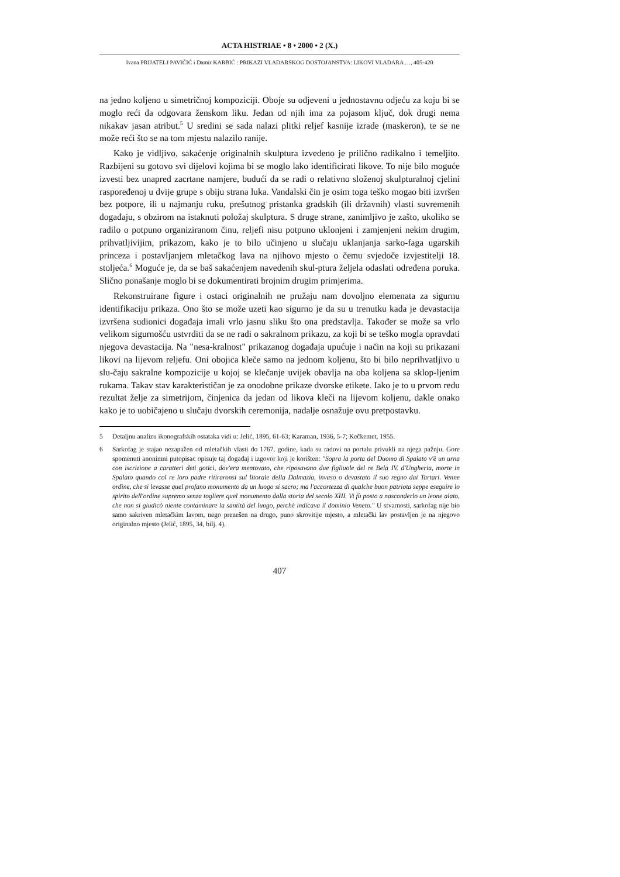ACTA HISTRIAE • 8 • 2000 • 2 (X.)
Ivana PRIJATELJ PAVIČIĆ i Damir KARBIĆ : PRIKAZI VLADARSKOG DOSTOJANSTVA: LIKOVI VLADARA …, 405-420
na jedno koljeno u simetričnoj kompoziciji. Oboje su odjeveni u jednostavnu odjeću za koju bi se moglo reći da odgovara ženskom liku. Jedan od njih ima za pojasom ključ, dok drugi nema nikakav jasan atribut.<sup>5</sup> U sredini se sada nalazi plitki reljef kasnije izrade (maskeron), te se ne može reći što se na tom mjestu nalazilo ranije.
Kako je vidljivo, sakaćenje originalnih skulptura izvedeno je prilično radikalno i temeljito. Razbijeni su gotovo svi dijelovi kojima bi se moglo lako identificirati likove. To nije bilo moguće izvesti bez unapred zacrtane namjere, budući da se radi o relativno složenoj skulpturalnoj cjelini raspoređenoj u dvije grupe s obiju strana luka. Vandalski čin je osim toga teško mogao biti izvršen bez potpore, ili u najmanju ruku, prešutnog pristanka gradskih (ili državnih) vlasti suvremenih događaju, s obzirom na istaknuti položaj skulptura. S druge strane, zanimljivo je zašto, ukoliko se radilo o potpuno organiziranom činu, reljefi nisu potpuno uklonjeni i zamjenjeni nekim drugim, prihvatljivijim, prikazom, kako je to bilo učinjeno u slučaju uklanjanja sarko-faga ugarskih princeza i postavljanjem mletačkog lava na njihovo mjesto o čemu svjedoče izvjestitelji 18. stoljeća.<sup>6</sup> Moguće je, da se baš sakaćenjem navedenih skul-ptura željela odaslati određena poruka. Slično ponašanje moglo bi se dokumentirati brojnim drugim primjerima.
Rekonstruirane figure i ostaci originalnih ne pružaju nam dovoljno elemenata za sigurnu identifikaciju prikaza. Ono što se može uzeti kao sigurno je da su u trenutku kada je devastacija izvršena sudionici događaja imali vrlo jasnu sliku što ona predstavlja. Također se može sa vrlo velikom sigurnošću ustvrditi da se ne radi o sakralnom prikazu, za koji bi se teško mogla opravdati njegova devastacija. Na "nesa-kralnost" prikazanog događaja upućuje i način na koji su prikazani likovi na lijevom reljefu. Oni obojica kleče samo na jednom koljenu, što bi bilo neprihvatljivo u slu-čaju sakralne kompozicije u kojoj se klečanje uvijek obavlja na oba koljena sa sklop-ljenim rukama. Takav stav karakterističan je za onodobne prikaze dvorske etikete. Iako je to u prvom redu rezultat želje za simetrijom, činjenica da jedan od likova kleči na lijevom koljenu, dakle onako kako je to uobičajeno u slučaju dvorskih ceremonija, nadalje osnažuje ovu pretpostavku.
5 Detaljnu analizu ikonografskih ostataka vidi u: Jelić, 1895, 61-63; Karaman, 1936, 5-7; Kečkemet, 1955.
6 Sarkofag je stajao nezapažen od mletačkih vlasti do 1767. godine, kada su radovi na portalu privukli na njega pažnju. Gore spomenuti anonimni putopisac opisuje taj događaj i izgovor koji je korišten: "Sopra la porta del Duomo di Spalato v'è un urna con iscrizione a caratteri deti gotici, dov'era mentovato, che riposavano due figliuole del re Bela IV. d'Ungheria, morte in Spalato quando col re loro padre ritiraronsi sul litorale della Dalmazia, invaso o devastato il suo regno dai Tartari. Venne ordine, che si levasse quel profano monumento da un luogo si sacro; ma l'accortezza di qualche buon patriota seppe eseguire lo spirito dell'ordine supremo senza togliere quel monumento dalla storia del secolo XIII. Vi fù posto a nasconderlo un leone alato, che non si giudicò niente contaminare la santità del luogo, perchè indicava il dominio Veneto." U stvarnosti, sarkofag nije bio samo sakriven mletačkim lavom, nego prenešen na drugo, puno skrovitije mjesto, a mletački lav postavljen je na njegovo originalno mjesto (Jelić, 1895, 34, bilj. 4).
407